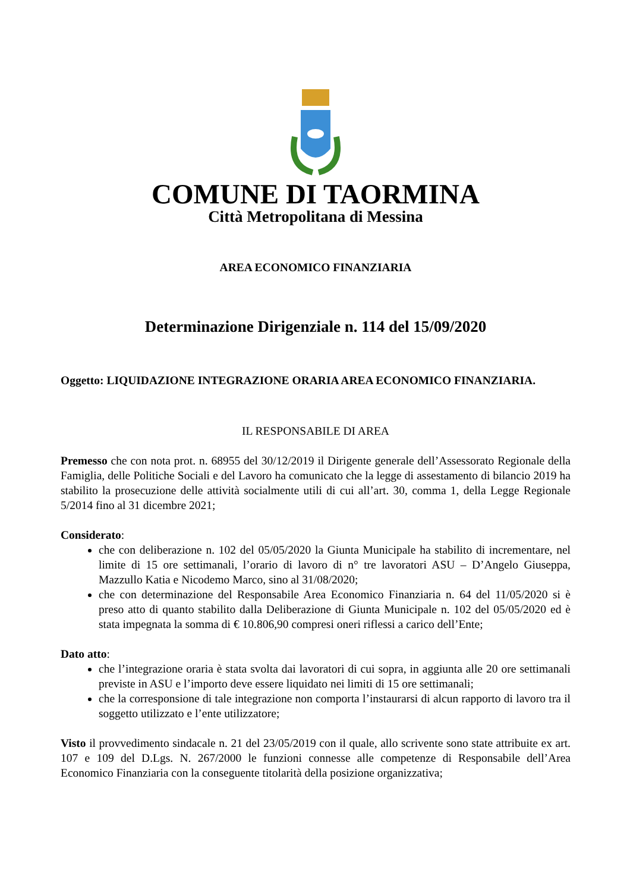COMUNE DI TAORMINA
Città Metropolitana di Messina
AREA ECONOMICO FINANZIARIA
Determinazione Dirigenziale n. 114 del 15/09/2020
Oggetto: LIQUIDAZIONE INTEGRAZIONE ORARIA AREA ECONOMICO FINANZIARIA.
IL RESPONSABILE DI AREA
Premesso che con nota prot. n. 68955 del 30/12/2019 il Dirigente generale dell’Assessorato Regionale della Famiglia, delle Politiche Sociali e del Lavoro ha comunicato che la legge di assestamento di bilancio 2019 ha stabilito la prosecuzione delle attività socialmente utili di cui all’art. 30, comma 1, della Legge Regionale 5/2014 fino al 31 dicembre 2021;
Considerato:
che con deliberazione n. 102 del 05/05/2020 la Giunta Municipale ha stabilito di incrementare, nel limite di 15 ore settimanali, l’orario di lavoro di n° tre lavoratori ASU – D’Angelo Giuseppa, Mazzullo Katia e Nicodemo Marco, sino al 31/08/2020;
che con determinazione del Responsabile Area Economico Finanziaria n. 64 del 11/05/2020 si è preso atto di quanto stabilito dalla Deliberazione di Giunta Municipale n. 102 del 05/05/2020 ed è stata impegnata la somma di € 10.806,90 compresi oneri riflessi a carico dell’Ente;
Dato atto:
che l’integrazione oraria è stata svolta dai lavoratori di cui sopra, in aggiunta alle 20 ore settimanali previste in ASU e l’importo deve essere liquidato nei limiti di 15 ore settimanali;
che la corresponsione di tale integrazione non comporta l’instaurarsi di alcun rapporto di lavoro tra il soggetto utilizzato e l’ente utilizzatore;
Visto il provvedimento sindacale n. 21 del 23/05/2019 con il quale, allo scrivente sono state attribuite ex art. 107 e 109 del D.Lgs. N. 267/2000 le funzioni connesse alle competenze di Responsabile dell’Area Economico Finanziaria con la conseguente titolarità della posizione organizzativa;